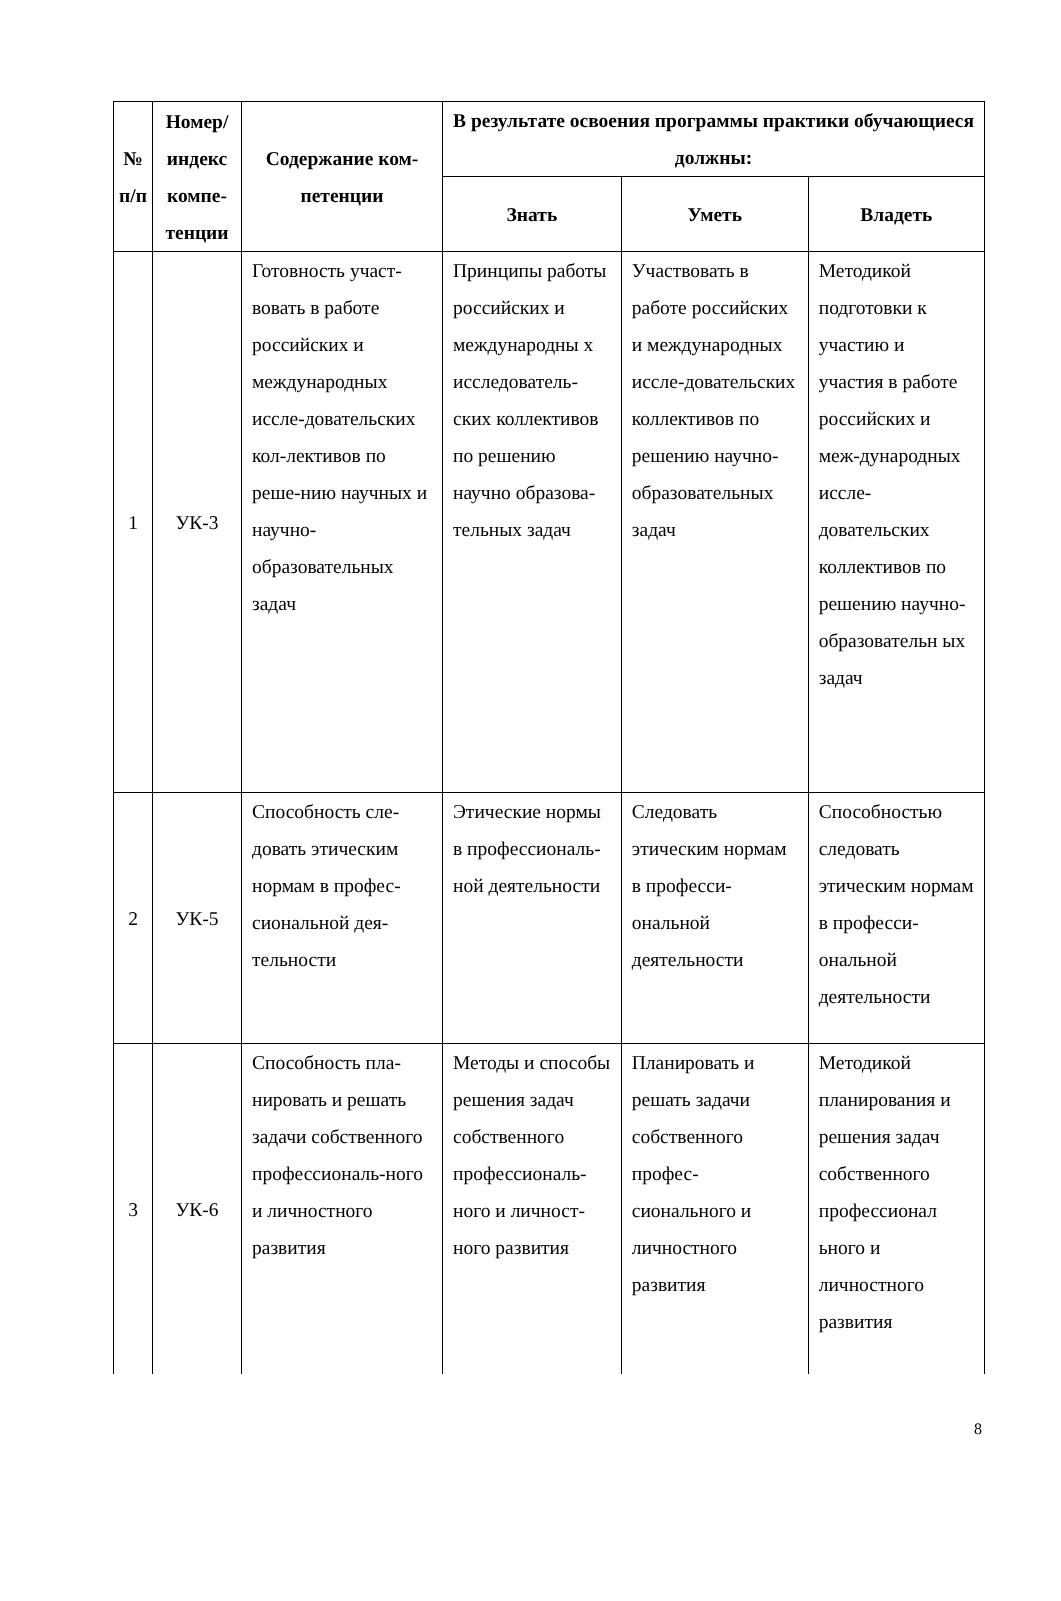| № п/п | Номер/ индекс компе-тенции | Содержание ком-петенции | В результате освоения программы практики обучающиеся должны: | | |
| --- | --- | --- | --- | --- | --- |
| | | | Знать | Уметь | Владеть |
| 1 | УК-3 | Готовность участ-вовать в работе российских и международных иссле-довательских кол-лективов по реше-нию научных и научно-образовательных задач | Принципы работы российских и международны х исследователь-ских коллективов по решению научно образова-тельных задач | Участвовать в работе российских и международных иссле-довательских коллективов по решению научно-образовательных задач | Методикой подготовки к участию и участия в работе российских и меж-дународных иссле-довательских коллективов по решению научно-образовательн ых задач |
| 2 | УК-5 | Способность сле-довать этическим нормам в профес-сиональной дея-тельности | Этические нормы в профессиональ-ной деятельности | Следовать этическим нормам в професси-ональной деятельности | Способностью следовать этическим нормам в професси-ональной деятельности |
| 3 | УК-6 | Способность пла-нировать и решать задачи собственного профессиональ-ного и личностного развития | Методы и способы решения задач собственного профессиональ-ного и личност-ного развития | Планировать и решать задачи собственного профес-сионального и личностного развития | Методикой планирования и решения задач собственного профессионал ьного и личностного развития |
8